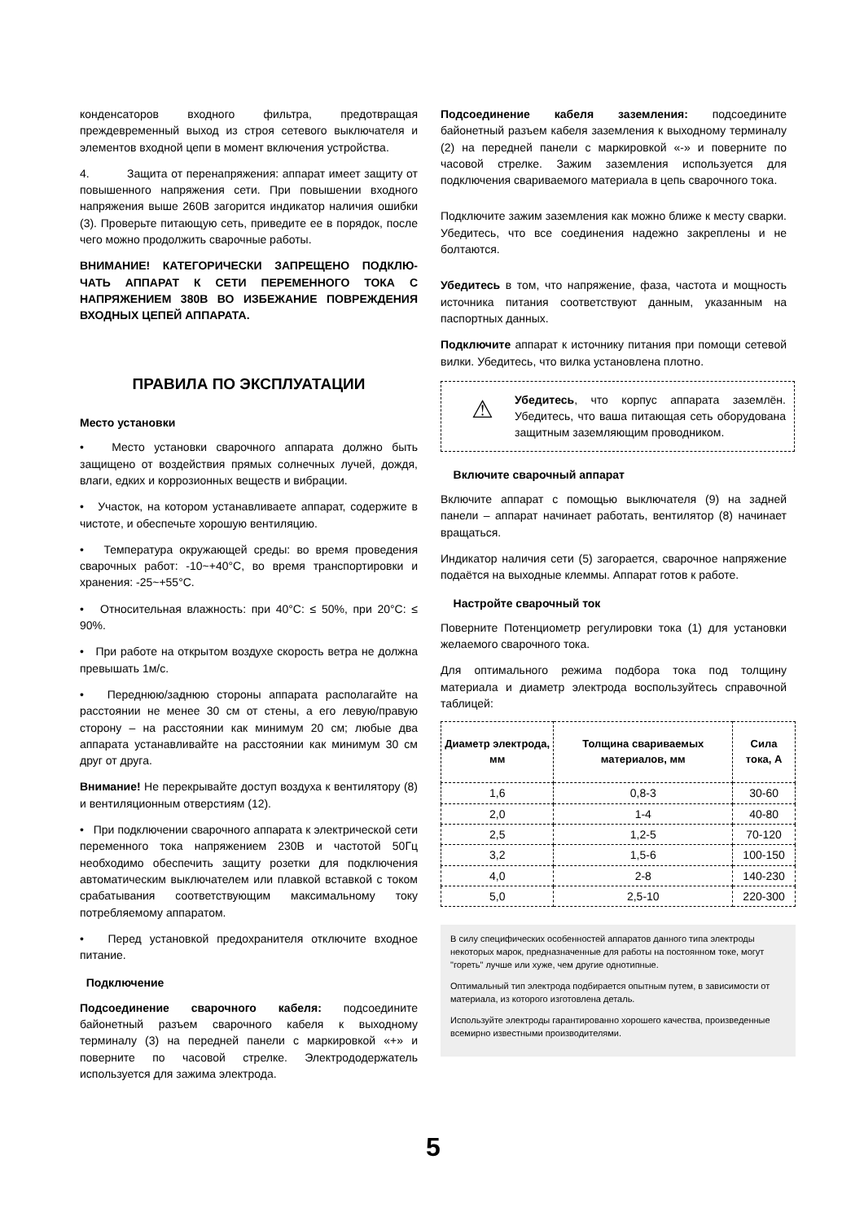конденсаторов входного фильтра, предотвращая преждевременный выход из строя сетевого выключателя и элементов входной цепи в момент включения устройства.
4. Защита от перенапряжения: аппарат имеет защиту от повышенного напряжения сети. При повышении входного напряжения выше 260В загорится индикатор наличия ошибки (3). Проверьте питающую сеть, приведите ее в порядок, после чего можно продолжить сварочные работы.
ВНИМАНИЕ! КАТЕГОРИЧЕСКИ ЗАПРЕЩЕНО ПОДКЛЮ-ЧАТЬ АППАРАТ К СЕТИ ПЕРЕМЕННОГО ТОКА С НАПРЯЖЕНИЕМ 380В ВО ИЗБЕЖАНИЕ ПОВРЕЖДЕНИЯ ВХОДНЫХ ЦЕПЕЙ АППАРАТА.
ПРАВИЛА ПО ЭКСПЛУАТАЦИИ
Место установки
• Место установки сварочного аппарата должно быть защищено от воздействия прямых солнечных лучей, дождя, влаги, едких и коррозионных веществ и вибрации.
• Участок, на котором устанавливаете аппарат, содержите в чистоте, и обеспечьте хорошую вентиляцию.
• Температура окружающей среды: во время проведения сварочных работ: -10~+40°C, во время транспортировки и хранения: -25~+55°C.
• Относительная влажность: при 40°C: ≤ 50%, при 20°C: ≤ 90%.
• При работе на открытом воздухе скорость ветра не должна превышать 1м/с.
• Переднюю/заднюю стороны аппарата располагайте на расстоянии не менее 30 см от стены, а его левую/правую сторону – на расстоянии как минимум 20 см; любые два аппарата устанавливайте на расстоянии как минимум 30 см друг от друга.
Внимание! Не перекрывайте доступ воздуха к вентилятору (8) и вентиляционным отверстиям (12).
• При подключении сварочного аппарата к электрической сети переменного тока напряжением 230В и частотой 50Гц необходимо обеспечить защиту розетки для подключения автоматическим выключателем или плавкой вставкой с током срабатывания соответствующим максимальному току потребляемому аппаратом.
• Перед установкой предохранителя отключите входное питание.
Подключение
Подсоединение сварочного кабеля: подсоедините байонетный разъем сварочного кабеля к выходному терминалу (3) на передней панели с маркировкой «+» и поверните по часовой стрелке. Электрододержатель используется для зажима электрода.
Подсоединение кабеля заземления: подсоедините байонетный разъем кабеля заземления к выходному терминалу (2) на передней панели с маркировкой «-» и поверните по часовой стрелке. Зажим заземления используется для подключения свариваемого материала в цепь сварочного тока.
Подключите зажим заземления как можно ближе к месту сварки. Убедитесь, что все соединения надежно закреплены и не болтаются.
Убедитесь в том, что напряжение, фаза, частота и мощность источника питания соответствуют данным, указанным на паспортных данных.
Подключите аппарат к источнику питания при помощи сетевой вилки. Убедитесь, что вилка установлена плотно.
⚠
Убедитесь, что корпус аппарата заземлён. Убедитесь, что ваша питающая сеть оборудована защитным заземляющим проводником.
Включите сварочный аппарат
Включите аппарат с помощью выключателя (9) на задней панели – аппарат начинает работать, вентилятор (8) начинает вращаться.
Индикатор наличия сети (5) загорается, сварочное напряжение подаётся на выходные клеммы. Аппарат готов к работе.
Настройте сварочный ток
Поверните Потенциометр регулировки тока (1) для установки желаемого сварочного тока.
Для оптимального режима подбора тока под толщину материала и диаметр электрода воспользуйтесь справочной таблицей:
| Диаметр электрода, мм | Толщина свариваемых материалов, мм | Сила тока, А |
| --- | --- | --- |
| 1,6 | 0,8-3 | 30-60 |
| 2,0 | 1-4 | 40-80 |
| 2,5 | 1,2-5 | 70-120 |
| 3,2 | 1,5-6 | 100-150 |
| 4,0 | 2-8 | 140-230 |
| 5,0 | 2,5-10 | 220-300 |
В силу специфических особенностей аппаратов данного типа электроды некоторых марок, предназначенные для работы на постоянном токе, могут "гореть" лучше или хуже, чем другие однотипные.
Оптимальный тип электрода подбирается опытным путем, в зависимости от материала, из которого изготовлена деталь.
Используйте электроды гарантированно хорошего качества, произведенные всемирно известными производителями.
5